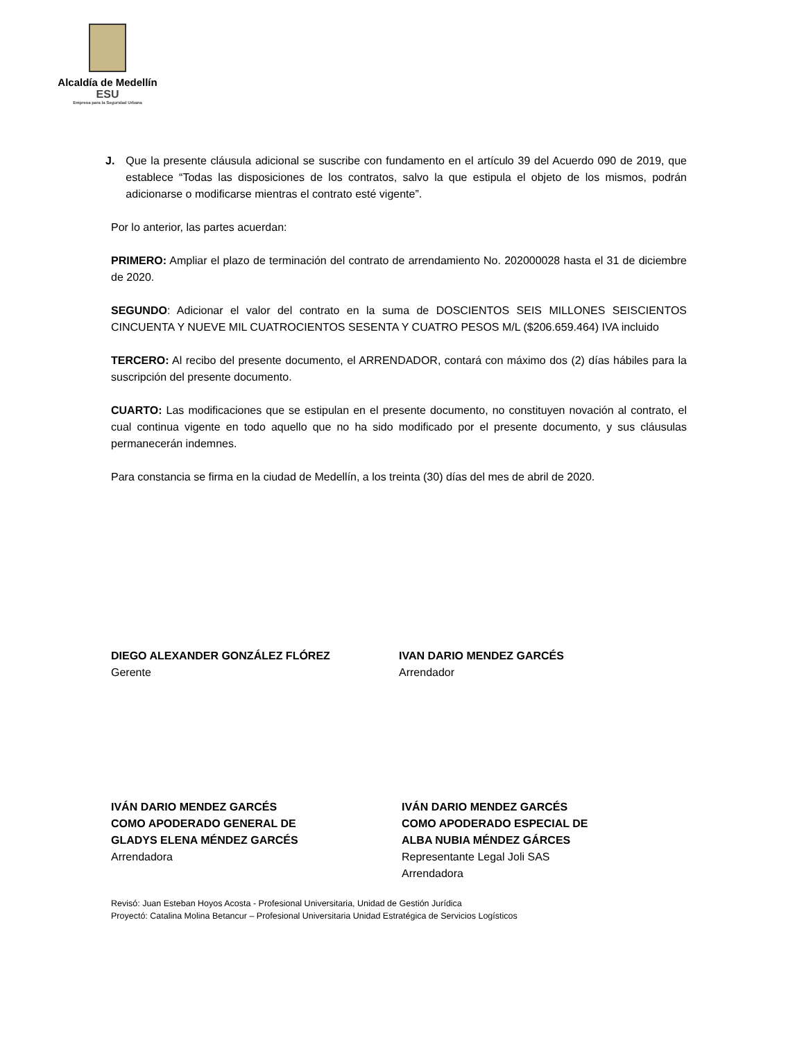Alcaldía de Medellín
ESU
Empresa para la Seguridad Urbana
J. Que la presente cláusula adicional se suscribe con fundamento en el artículo 39 del Acuerdo 090 de 2019, que establece “Todas las disposiciones de los contratos, salvo la que estipula el objeto de los mismos, podrán adicionarse o modificarse mientras el contrato esté vigente”.
Por lo anterior, las partes acuerdan:
PRIMERO: Ampliar el plazo de terminación del contrato de arrendamiento No. 202000028 hasta el 31 de diciembre de 2020.
SEGUNDO: Adicionar el valor del contrato en la suma de DOSCIENTOS SEIS MILLONES SEISCIENTOS CINCUENTA Y NUEVE MIL CUATROCIENTOS SESENTA Y CUATRO PESOS M/L ($206.659.464) IVA incluido
TERCERO: Al recibo del presente documento, el ARRENDADOR, contará con máximo dos (2) días hábiles para la suscripción del presente documento.
CUARTO: Las modificaciones que se estipulan en el presente documento, no constituyen novación al contrato, el cual continua vigente en todo aquello que no ha sido modificado por el presente documento, y sus cláusulas permanecerán indemnes.
Para constancia se firma en la ciudad de Medellín, a los treinta (30) días del mes de abril de 2020.
DIEGO ALEXANDER GONZÁLEZ FLÓREZ
Gerente
IVAN DARIO MENDEZ GARCÉS
Arrendador
IVÁN DARIO MENDEZ GARCÉS
COMO APODERADO GENERAL DE
GLADYS ELENA MÉNDEZ GARCÉS
Arrendadora
IVÁN DARIO MENDEZ GARCÉS
COMO APODERADO ESPECIAL DE
ALBA NUBIA MÉNDEZ GÁRCES
Representante Legal Joli SAS
Arrendadora
Revisó: Juan Esteban Hoyos Acosta - Profesional Universitaria, Unidad de Gestión Jurídica
Proyectó: Catalina Molina Betancur – Profesional Universitaria Unidad Estratégica de Servicios Logísticos